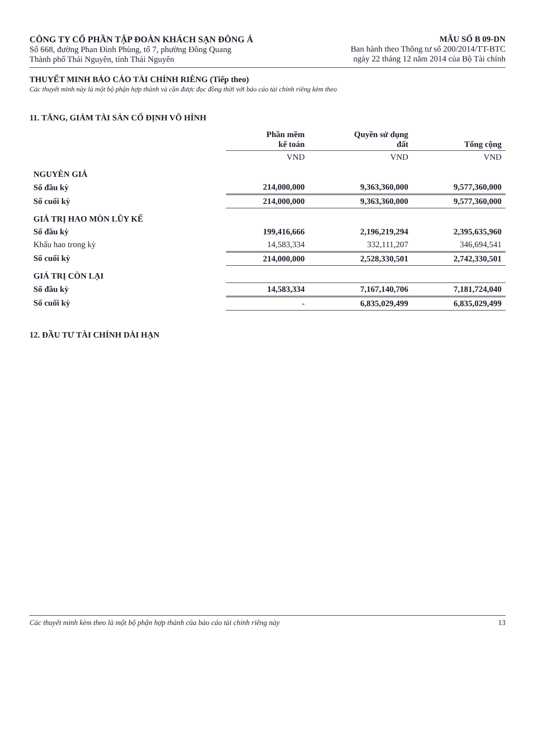CÔNG TY CỔ PHẦN TẬP ĐOÀN KHÁCH SẠN ĐÔNG Á
Số 668, đường Phan Đình Phùng, tổ 7, phường Đồng Quang
Thành phố Thái Nguyên, tỉnh Thái Nguyên
MẪU SỐ B 09-DN
Ban hành theo Thông tư số 200/2014/TT-BTC
ngày 22 tháng 12 năm 2014 của Bộ Tài chính
THUYẾT MINH BÁO CÁO TÀI CHÍNH RIÊNG (Tiếp theo)
Các thuyết minh này là một bộ phận hợp thành và cần được đọc đồng thời với báo cáo tài chính riêng kèm theo
11. TĂNG, GIẢM TÀI SẢN CỐ ĐỊNH VÔ HÌNH
| | Phần mềm kế toán | Quyền sử dụng đất | Tổng cộng |
| --- | --- | --- | --- |
| | VND | VND | VND |
| NGUYÊN GIÁ | | | |
| Số đầu kỳ | 214,000,000 | 9,363,360,000 | 9,577,360,000 |
| Số cuối kỳ | 214,000,000 | 9,363,360,000 | 9,577,360,000 |
| GIÁ TRỊ HAO MÒN LŨY KẾ | | | |
| Số đầu kỳ | 199,416,666 | 2,196,219,294 | 2,395,635,960 |
| Khấu hao trong kỳ | 14,583,334 | 332,111,207 | 346,694,541 |
| Số cuối kỳ | 214,000,000 | 2,528,330,501 | 2,742,330,501 |
| GIÁ TRỊ CÒN LẠI | | | |
| Số đầu kỳ | 14,583,334 | 7,167,140,706 | 7,181,724,040 |
| Số cuối kỳ | - | 6,835,029,499 | 6,835,029,499 |
12. ĐẦU TƯ TÀI CHÍNH DÀI HẠN
Các thuyết minh kèm theo là một bộ phận hợp thành của báo cáo tài chính riêng này 13